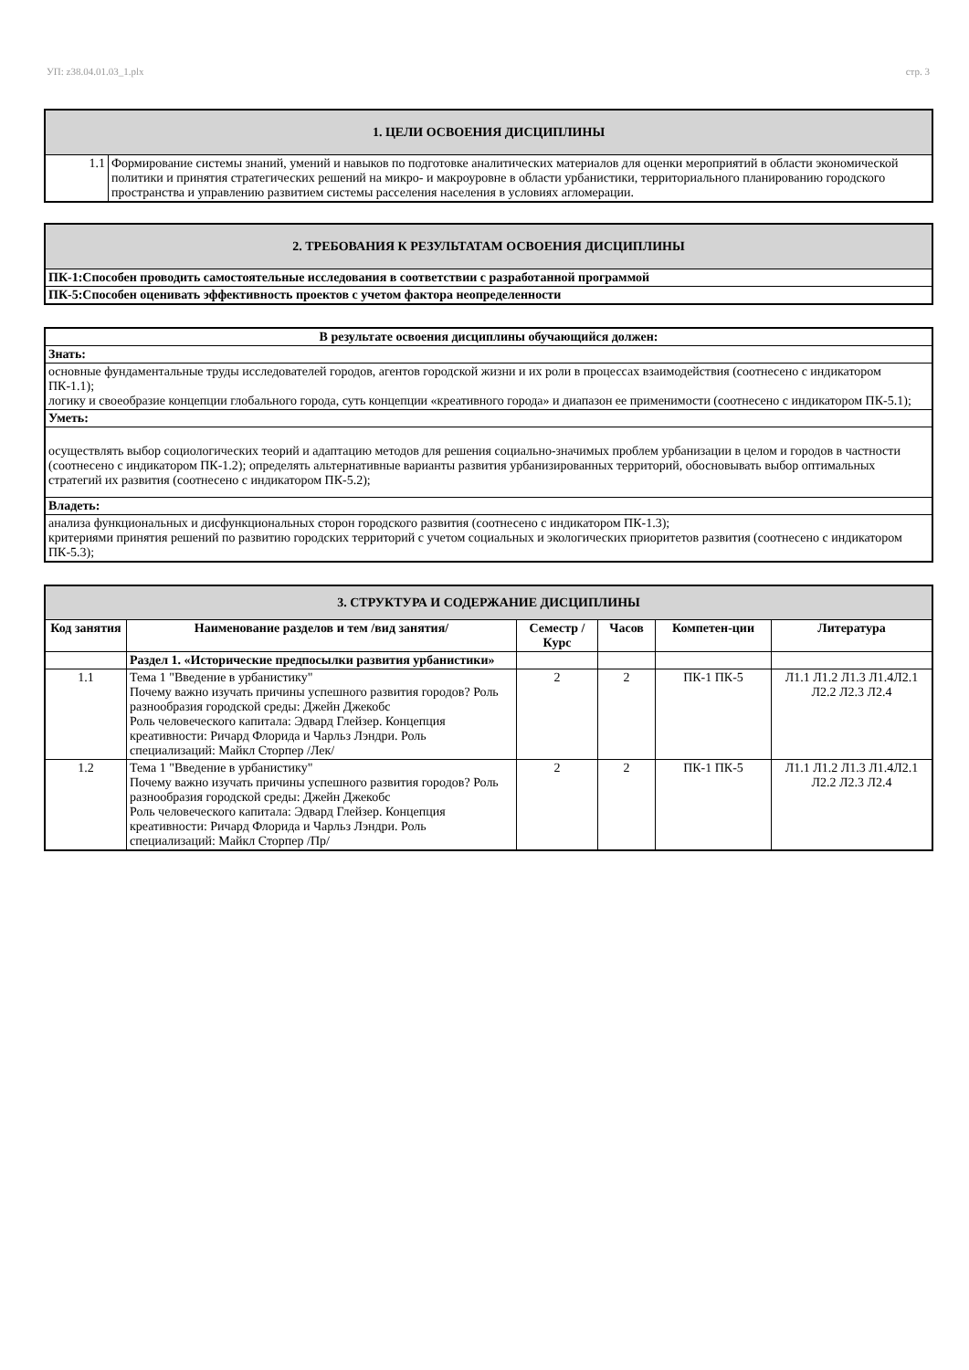УП: z38.04.01.03_1.plx стр. 3
| 1. ЦЕЛИ ОСВОЕНИЯ ДИСЦИПЛИНЫ | |
| 1.1 | Формирование системы знаний, умений и навыков по подготовке аналитических материалов для оценки мероприятий в области экономической политики и принятия стратегических решений на микро- и макроуровне в области урбанистики, территориального планированию городского пространства и управлению развитием системы расселения населения в условиях агломерации. |
| 2. ТРЕБОВАНИЯ К РЕЗУЛЬТАТАМ ОСВОЕНИЯ ДИСЦИПЛИНЫ |
| ПК-1:Способен проводить самостоятельные исследования в соответствии с разработанной программой |
| ПК-5:Способен оценивать эффективность проектов с учетом фактора неопределенности |
| В результате освоения дисциплины обучающийся должен: |
| Знать: |
| основные фундаментальные труды исследователей городов, агентов городской жизни и их роли в процессах взаимодействия (соотнесено с индикатором ПК-1.1); логику и своеобразие концепции глобального города, суть концепции «креативного города» и диапазон ее применимости (соотнесено с индикатором ПК-5.1); |
| Уметь: |
| осуществлять выбор социологических теорий и адаптацию методов для решения социально-значимых проблем урбанизации в целом и городов в частности (соотнесено с индикатором ПК-1.2); определять альтернативные варианты развития урбанизированных территорий, обосновывать выбор оптимальных стратегий их развития (соотнесено с индикатором ПК-5.2); |
| Владеть: |
| анализа функциональных и дисфункциональных сторон городского развития (соотнесено с индикатором ПК-1.3); критериями принятия решений по развитию городских территорий с учетом социальных и экологических приоритетов развития (соотнесено с индикатором ПК-5.3); |
| 3. СТРУКТУРА И СОДЕРЖАНИЕ ДИСЦИПЛИНЫ | | | | | |
| Код занятия | Наименование разделов и тем /вид занятия/ | Семестр / Курс | Часов | Компетен-ции | Литература |
| | Раздел 1. «Исторические предпосылки развития урбанистики» | | | | |
| 1.1 | Тема 1 "Введение в урбанистику" Почему важно изучать причины успешного развития городов? Роль разнообразия городской среды: Джейн Джекобс Роль человеческого капитала: Эдвард Глейзер. Концепция креативности: Ричард Флорида и Чарльз Лэндри. Роль специализаций: Майкл Сторпер /Лек/ | 2 | 2 | ПК-1 ПК-5 | Л1.1 Л1.2 Л1.3 Л1.4Л2.1 Л2.2 Л2.3 Л2.4 |
| 1.2 | Тема 1 "Введение в урбанистику" Почему важно изучать причины успешного развития городов? Роль разнообразия городской среды: Джейн Джекобс Роль человеческого капитала: Эдвард Глейзер. Концепция креативности: Ричард Флорида и Чарльз Лэндри. Роль специализаций: Майкл Сторпер /Пр/ | 2 | 2 | ПК-1 ПК-5 | Л1.1 Л1.2 Л1.3 Л1.4Л2.1 Л2.2 Л2.3 Л2.4 |